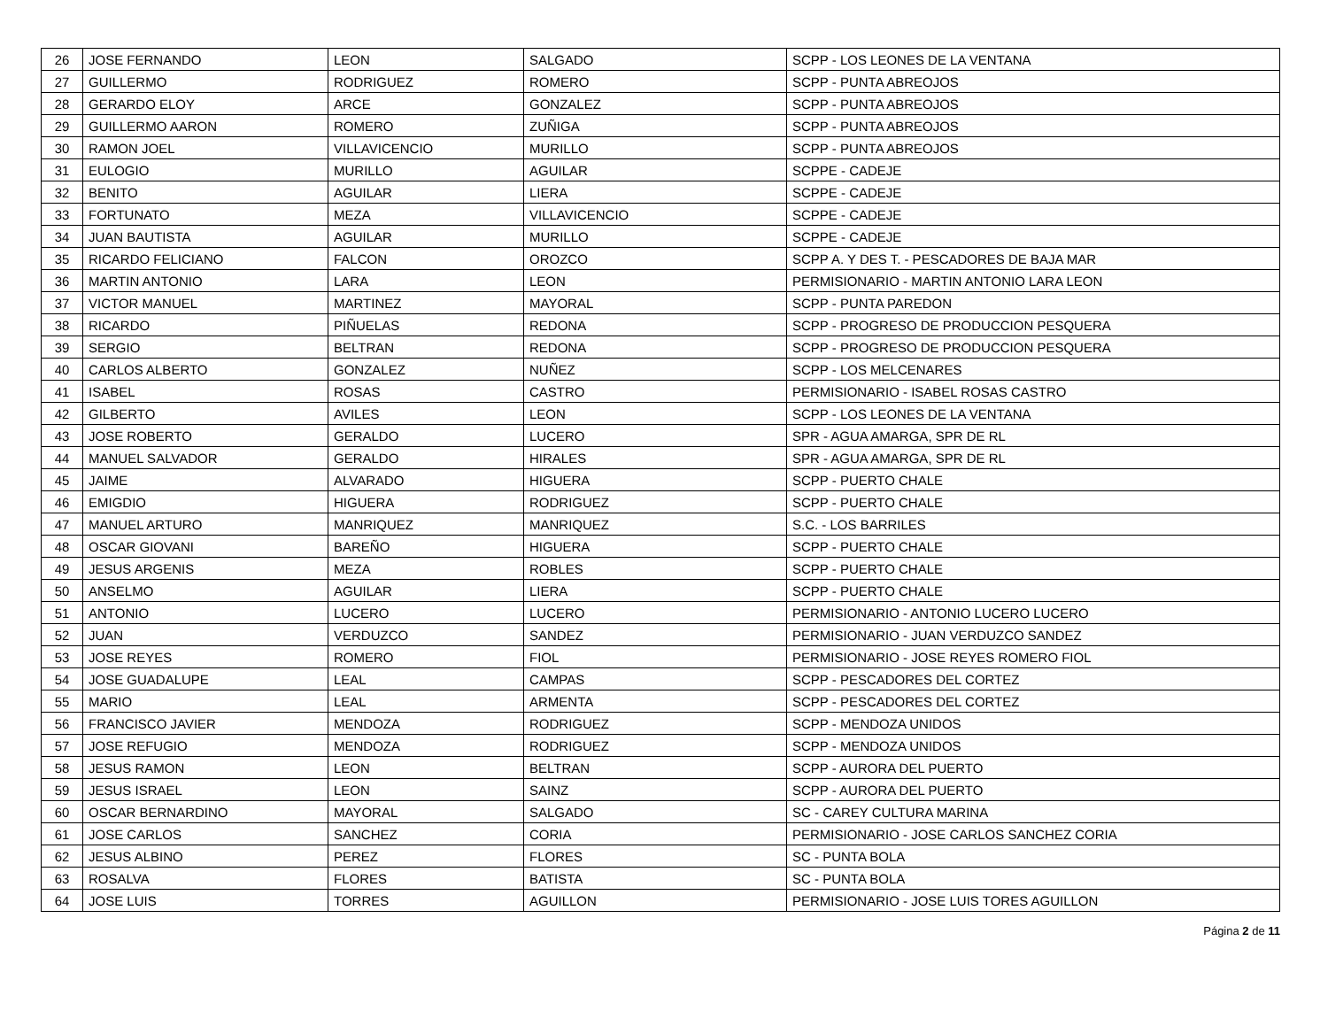| 26 | JOSE FERNANDO | LEON | SALGADO | SCPP - LOS LEONES DE LA VENTANA |
| 27 | GUILLERMO | RODRIGUEZ | ROMERO | SCPP - PUNTA ABREOJOS |
| 28 | GERARDO ELOY | ARCE | GONZALEZ | SCPP - PUNTA ABREOJOS |
| 29 | GUILLERMO AARON | ROMERO | ZUÑIGA | SCPP - PUNTA ABREOJOS |
| 30 | RAMON JOEL | VILLAVICENCIO | MURILLO | SCPP - PUNTA ABREOJOS |
| 31 | EULOGIO | MURILLO | AGUILAR | SCPPE - CADEJE |
| 32 | BENITO | AGUILAR | LIERA | SCPPE - CADEJE |
| 33 | FORTUNATO | MEZA | VILLAVICENCIO | SCPPE - CADEJE |
| 34 | JUAN BAUTISTA | AGUILAR | MURILLO | SCPPE - CADEJE |
| 35 | RICARDO FELICIANO | FALCON | OROZCO | SCPP A. Y DES T. - PESCADORES DE BAJA MAR |
| 36 | MARTIN ANTONIO | LARA | LEON | PERMISIONARIO - MARTIN ANTONIO LARA LEON |
| 37 | VICTOR MANUEL | MARTINEZ | MAYORAL | SCPP - PUNTA PAREDON |
| 38 | RICARDO | PIÑUELAS | REDONA | SCPP - PROGRESO DE PRODUCCION PESQUERA |
| 39 | SERGIO | BELTRAN | REDONA | SCPP - PROGRESO DE PRODUCCION PESQUERA |
| 40 | CARLOS ALBERTO | GONZALEZ | NUÑEZ | SCPP - LOS MELCENARES |
| 41 | ISABEL | ROSAS | CASTRO | PERMISIONARIO - ISABEL ROSAS CASTRO |
| 42 | GILBERTO | AVILES | LEON | SCPP - LOS LEONES DE LA VENTANA |
| 43 | JOSE ROBERTO | GERALDO | LUCERO | SPR - AGUA AMARGA, SPR DE RL |
| 44 | MANUEL SALVADOR | GERALDO | HIRALES | SPR - AGUA AMARGA, SPR DE RL |
| 45 | JAIME | ALVARADO | HIGUERA | SCPP - PUERTO CHALE |
| 46 | EMIGDIO | HIGUERA | RODRIGUEZ | SCPP - PUERTO CHALE |
| 47 | MANUEL ARTURO | MANRIQUEZ | MANRIQUEZ | S.C. - LOS BARRILES |
| 48 | OSCAR GIOVANI | BAREÑO | HIGUERA | SCPP - PUERTO CHALE |
| 49 | JESUS ARGENIS | MEZA | ROBLES | SCPP - PUERTO CHALE |
| 50 | ANSELMO | AGUILAR | LIERA | SCPP - PUERTO CHALE |
| 51 | ANTONIO | LUCERO | LUCERO | PERMISIONARIO - ANTONIO LUCERO LUCERO |
| 52 | JUAN | VERDUZCO | SANDEZ | PERMISIONARIO - JUAN VERDUZCO SANDEZ |
| 53 | JOSE REYES | ROMERO | FIOL | PERMISIONARIO - JOSE REYES ROMERO FIOL |
| 54 | JOSE GUADALUPE | LEAL | CAMPAS | SCPP - PESCADORES DEL CORTEZ |
| 55 | MARIO | LEAL | ARMENTA | SCPP - PESCADORES DEL CORTEZ |
| 56 | FRANCISCO JAVIER | MENDOZA | RODRIGUEZ | SCPP - MENDOZA UNIDOS |
| 57 | JOSE REFUGIO | MENDOZA | RODRIGUEZ | SCPP - MENDOZA UNIDOS |
| 58 | JESUS RAMON | LEON | BELTRAN | SCPP - AURORA DEL PUERTO |
| 59 | JESUS ISRAEL | LEON | SAINZ | SCPP - AURORA DEL PUERTO |
| 60 | OSCAR BERNARDINO | MAYORAL | SALGADO | SC - CAREY CULTURA MARINA |
| 61 | JOSE CARLOS | SANCHEZ | CORIA | PERMISIONARIO - JOSE CARLOS SANCHEZ CORIA |
| 62 | JESUS ALBINO | PEREZ | FLORES | SC - PUNTA BOLA |
| 63 | ROSALVA | FLORES | BATISTA | SC - PUNTA BOLA |
| 64 | JOSE LUIS | TORRES | AGUILLON | PERMISIONARIO - JOSE LUIS TORES AGUILLON |
Página 2 de 11